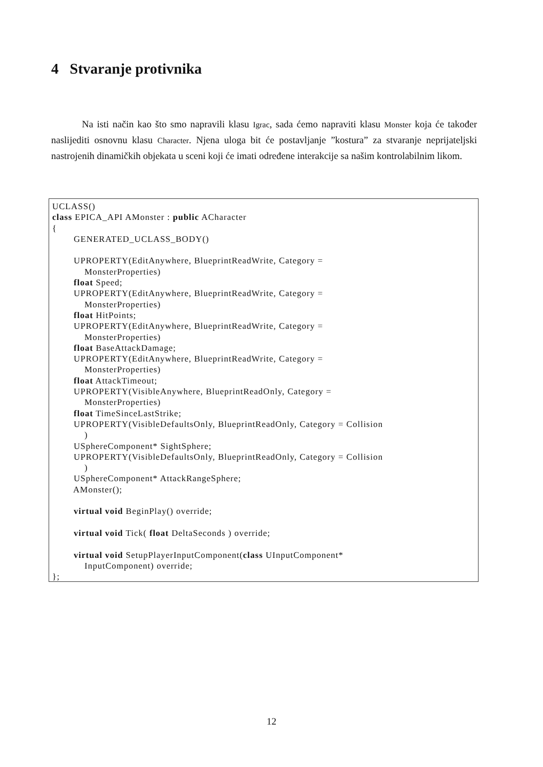4 Stvaranje protivnika
Na isti način kao što smo napravili klasu Igrac, sada ćemo napraviti klasu Monster koja će također naslijediti osnovnu klasu Character. Njena uloga bit će postavljanje ”kostura” za stvaranje neprijateljski nastrojenih dinamičkih objekata u sceni koji će imati određene interakcije sa našim kontrolabilnim likom.
UCLASS() class EPICA_API AMonster : public ACharacter { GENERATED_UCLASS_BODY() UPROPERTY(EditAnywhere, BlueprintReadWrite, Category = MonsterProperties) float Speed; UPROPERTY(EditAnywhere, BlueprintReadWrite, Category = MonsterProperties) float HitPoints; UPROPERTY(EditAnywhere, BlueprintReadWrite, Category = MonsterProperties) float BaseAttackDamage; UPROPERTY(EditAnywhere, BlueprintReadWrite, Category = MonsterProperties) float AttackTimeout; UPROPERTY(VisibleAnywhere, BlueprintReadOnly, Category = MonsterProperties) float TimeSinceLastStrike; UPROPERTY(VisibleDefaultsOnly, BlueprintReadOnly, Category = Collision ) USphereComponent* SightSphere; UPROPERTY(VisibleDefaultsOnly, BlueprintReadOnly, Category = Collision ) USphereComponent* AttackRangeSphere; AMonster(); virtual void BeginPlay() override; virtual void Tick( float DeltaSeconds ) override; virtual void SetupPlayerInputComponent(class UInputComponent* InputComponent) override; };
12